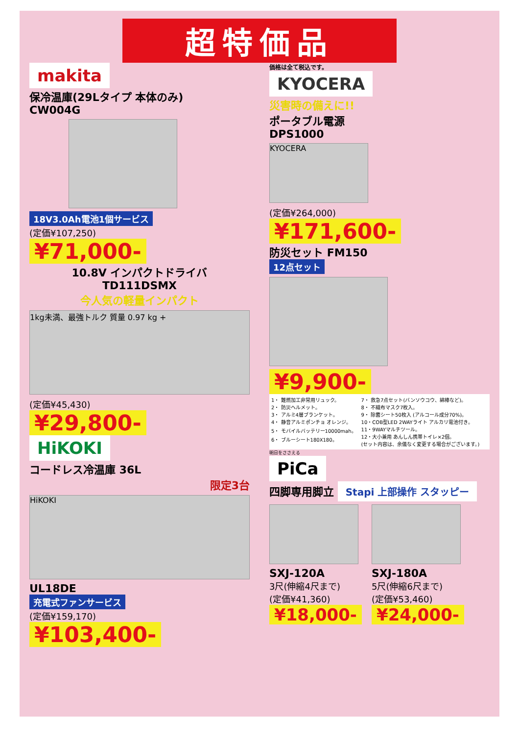超特価品
makita
保冷温庫(29Lタイプ 本体のみ)
CW004G
18V3.0Ah電池1個サービス
(定価¥107,250)
¥71,000-
10.8V インパクトドライバ
TD111DSMX
今人気の軽量インパクト
1kg未満、最強トルク 質量 0.97 kg +
(定価¥45,430)
¥29,800-
HiKOKI
コードレス冷温庫 36L
限定3台
HiKOKI
UL18DE
充電式ファンサービス
(定価¥159,170)
¥103,400-
価格は全て税込です。
KYOCERA
災害時の備えに!!
ポータブル電源
DPS1000
KYOCERA
(定価¥264,000)
¥171,600-
防災セット FM150
12点セット
¥9,900-
1・ 難燃加工非常用リュック。
2・ 防災ヘルメット。
3・ アルミ4層ブランケット。
4・ 静音アルミポンチョ オレンジ。
5・ モバイルバッテリー10000mah。
6・ ブルーシート180X180。
7・ 救急7点セット(バンソウコウ、綿棒など)。
8・ 不織布マスク7枚入。
9・ 除菌シート50枚入 (アルコール成分70%)。
10・COB型LED 2WAYライト アルカリ電池付き。
11・9WAYマルチツール。
12・大小兼用 あんしん携帯トイレ×2個。
(セット内容は、余儀なく変更する場合がございます。)
明日をささえる
PiCa
四脚専用脚立 Stapi 上部操作 スタッピー
SXJ-120A
3尺(伸縮4尺まで)
(定価¥41,360)
¥18,000-
SXJ-180A
5尺(伸縮6尺まで)
(定価¥53,460)
¥24,000-